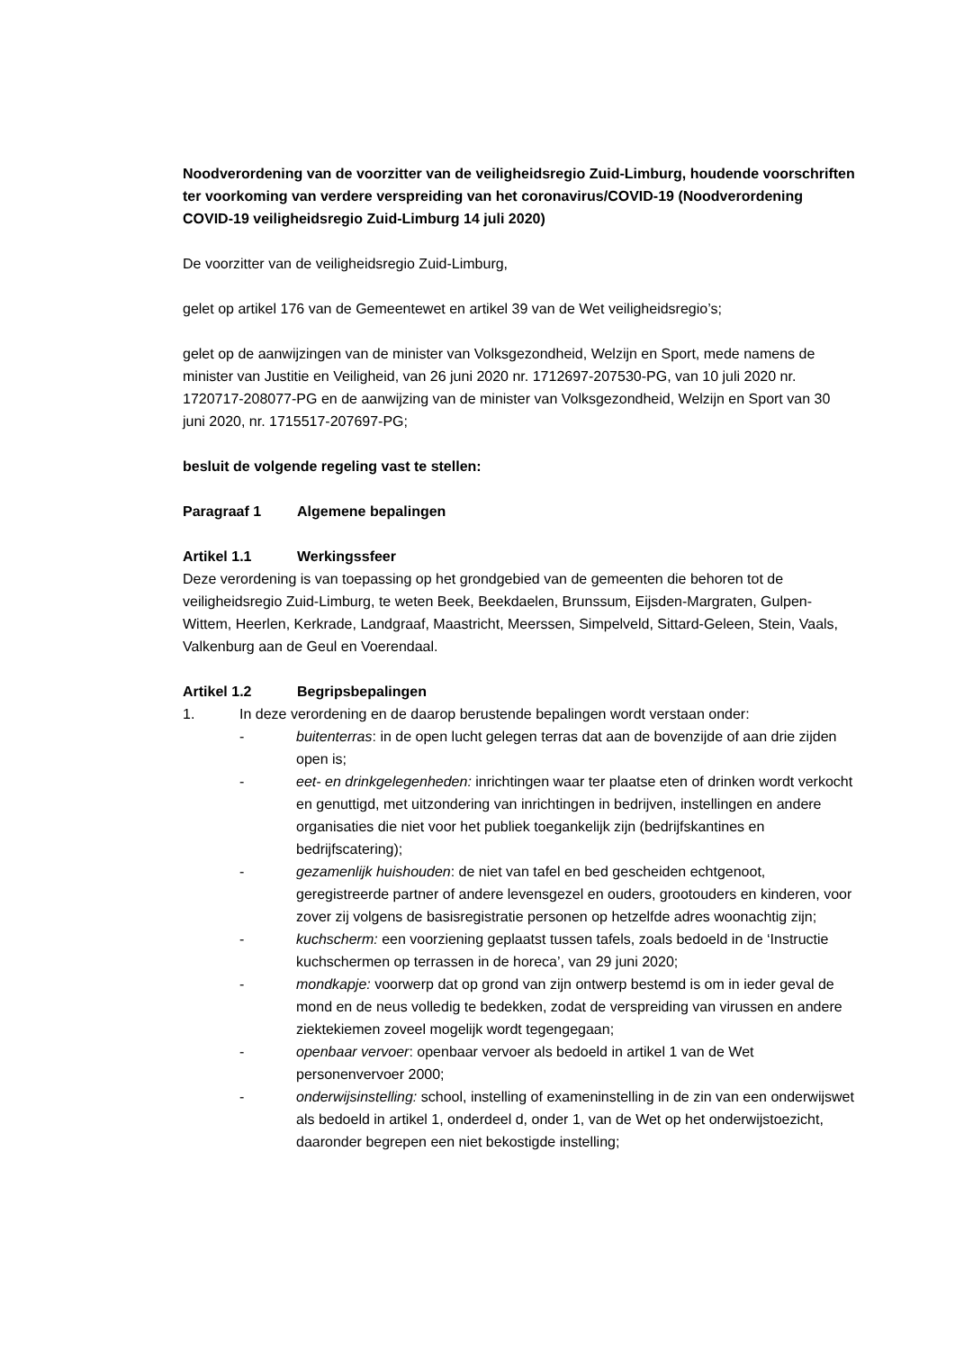Noodverordening van de voorzitter van de veiligheidsregio Zuid-Limburg, houdende voorschriften ter voorkoming van verdere verspreiding van het coronavirus/COVID-19 (Noodverordening COVID-19 veiligheidsregio Zuid-Limburg 14 juli 2020)
De voorzitter van de veiligheidsregio Zuid-Limburg,
gelet op artikel 176 van de Gemeentewet en artikel 39 van de Wet veiligheidsregio’s;
gelet op de aanwijzingen van de minister van Volksgezondheid, Welzijn en Sport, mede namens de minister van Justitie en Veiligheid, van 26 juni 2020 nr. 1712697-207530-PG, van 10 juli 2020 nr. 1720717-208077-PG en de aanwijzing van de minister van Volksgezondheid, Welzijn en Sport van 30 juni 2020, nr. 1715517-207697-PG;
besluit de volgende regeling vast te stellen:
Paragraaf 1 Algemene bepalingen
Artikel 1.1 Werkingssfeer
Deze verordening is van toepassing op het grondgebied van de gemeenten die behoren tot de veiligheidsregio Zuid-Limburg, te weten Beek, Beekdaelen, Brunssum, Eijsden-Margraten, Gulpen-Wittem, Heerlen, Kerkrade, Landgraaf, Maastricht, Meerssen, Simpelveld, Sittard-Geleen, Stein, Vaals, Valkenburg aan de Geul en Voerendaal.
Artikel 1.2 Begripsbepalingen
1. In deze verordening en de daarop berustende bepalingen wordt verstaan onder:
- buitenterras: in de open lucht gelegen terras dat aan de bovenzijde of aan drie zijden open is;
- eet- en drinkgelegenheden: inrichtingen waar ter plaatse eten of drinken wordt verkocht en genuttigd, met uitzondering van inrichtingen in bedrijven, instellingen en andere organisaties die niet voor het publiek toegankelijk zijn (bedrijfskantines en bedrijfscatering);
- gezamenlijk huishouden: de niet van tafel en bed gescheiden echtgenoot, geregistreerde partner of andere levensgezel en ouders, grootouders en kinderen, voor zover zij volgens de basisregistratie personen op hetzelfde adres woonachtig zijn;
- kuchscherm: een voorziening geplaatst tussen tafels, zoals bedoeld in de ‘Instructie kuchschermen op terrassen in de horeca’, van 29 juni 2020;
- mondkapje: voorwerp dat op grond van zijn ontwerp bestemd is om in ieder geval de mond en de neus volledig te bedekken, zodat de verspreiding van virussen en andere ziektekiemen zoveel mogelijk wordt tegengegaan;
- openbaar vervoer: openbaar vervoer als bedoeld in artikel 1 van de Wet personenvervoer 2000;
- onderwijsinstelling: school, instelling of exameninstelling in de zin van een onderwijswet als bedoeld in artikel 1, onderdeel d, onder 1, van de Wet op het onderwijstoezicht, daaronder begrepen een niet bekostigde instelling;